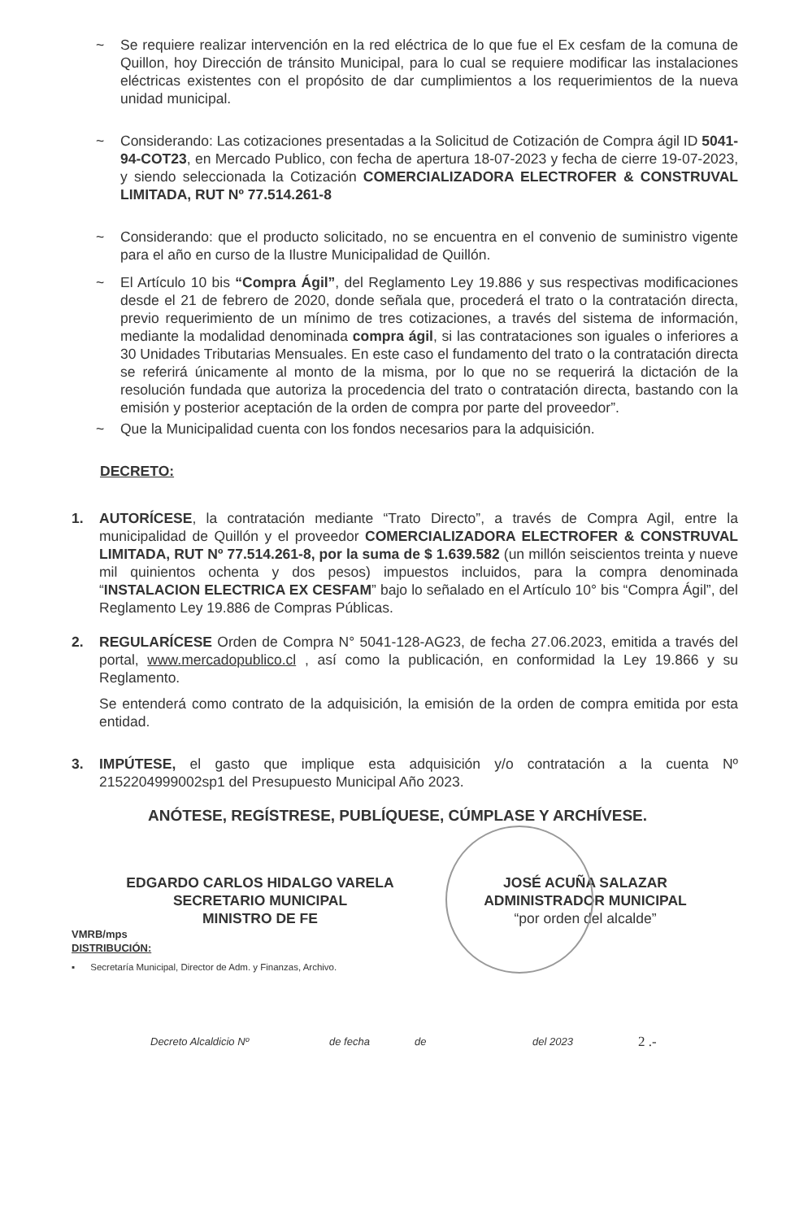~ Se requiere realizar intervención en la red eléctrica de lo que fue el Ex cesfam de la comuna de Quillon, hoy Dirección de tránsito Municipal, para lo cual se requiere modificar las instalaciones eléctricas existentes con el propósito de dar cumplimientos a los requerimientos de la nueva unidad municipal.
~ Considerando: Las cotizaciones presentadas a la Solicitud de Cotización de Compra ágil ID 5041-94-COT23, en Mercado Publico, con fecha de apertura 18-07-2023 y fecha de cierre 19-07-2023, y siendo seleccionada la Cotización COMERCIALIZADORA ELECTROFER & CONSTRUVAL LIMITADA, RUT Nº 77.514.261-8
~ Considerando: que el producto solicitado, no se encuentra en el convenio de suministro vigente para el año en curso de la Ilustre Municipalidad de Quillón.
~ El Artículo 10 bis “Compra Ágil”, del Reglamento Ley 19.886 y sus respectivas modificaciones desde el 21 de febrero de 2020, donde señala que, procederá el trato o la contratación directa, previo requerimiento de un mínimo de tres cotizaciones, a través del sistema de información, mediante la modalidad denominada compra ágil, si las contrataciones son iguales o inferiores a 30 Unidades Tributarias Mensuales. En este caso el fundamento del trato o la contratación directa se referirá únicamente al monto de la misma, por lo que no se requerirá la dictación de la resolución fundada que autoriza la procedencia del trato o contratación directa, bastando con la emisión y posterior aceptación de la orden de compra por parte del proveedor”.
~ Que la Municipalidad cuenta con los fondos necesarios para la adquisición.
DECRETO:
1. AUTORÍCESE, la contratación mediante “Trato Directo”, a través de Compra Agil, entre la municipalidad de Quillón y el proveedor COMERCIALIZADORA ELECTROFER & CONSTRUVAL LIMITADA, RUT Nº 77.514.261-8, por la suma de $ 1.639.582 (un millón seiscientos treinta y nueve mil quinientos ochenta y dos pesos) impuestos incluidos, para la compra denominada “INSTALACION ELECTRICA EX CESFAM” bajo lo señalado en el Artículo 10° bis “Compra Ágil”, del Reglamento Ley 19.886 de Compras Públicas.
2. REGULARÍCESE Orden de Compra N° 5041-128-AG23, de fecha 27.06.2023, emitida a través del portal, www.mercadopublico.cl , así como la publicación, en conformidad la Ley 19.866 y su Reglamento.
Se entenderá como contrato de la adquisición, la emisión de la orden de compra emitida por esta entidad.
3. IMPÚTESE, el gasto que implique esta adquisición y/o contratación a la cuenta Nº 2152204999002sp1 del Presupuesto Municipal Año 2023.
ANÓTESE, REGÍSTRESE, PUBLÍQUESE, CÚMPLASE Y ARCHÍVESE.
EDGARDO CARLOS HIDALGO VARELA
SECRETARIO MUNICIPAL
MINISTRO DE FE
JOSÉ ACUÑA SALAZAR
ADMINISTRADOR MUNICIPAL
“por orden del alcalde”
VMRB/mps
DISTRIBUCIÓN:
▪ Secretaría Municipal, Director de Adm. y Finanzas, Archivo.
Decreto Alcaldicio Nº de fecha de del 2023 2 .-